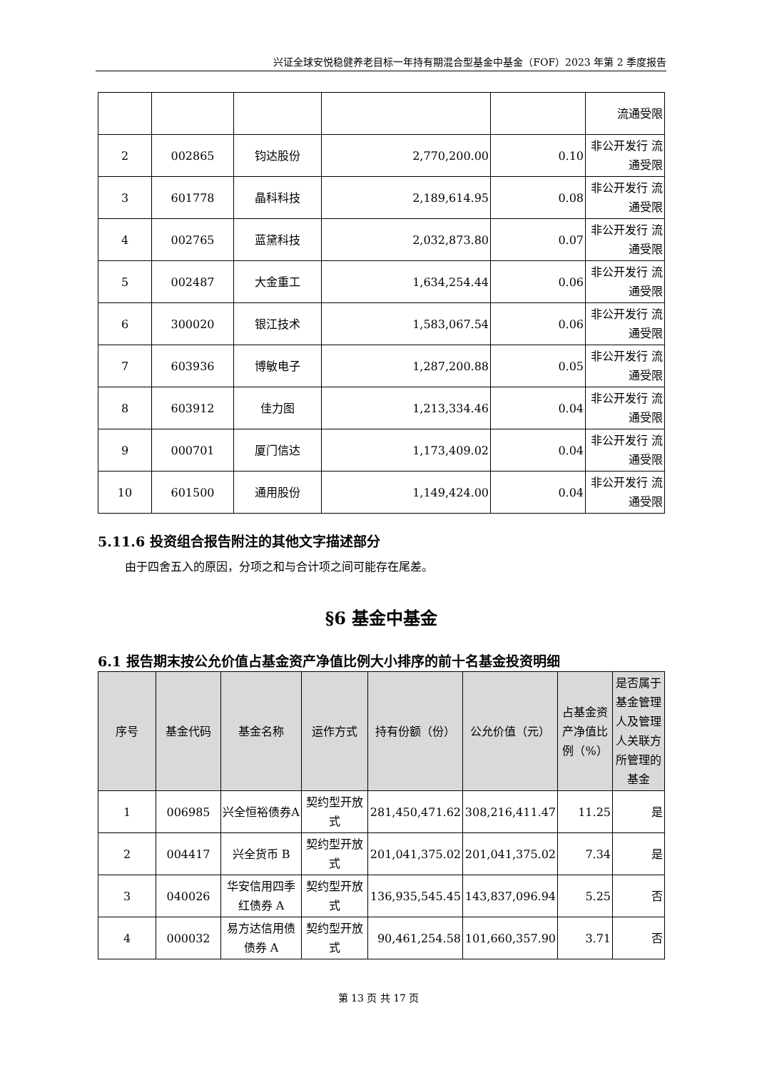兴证全球安悦稳健养老目标一年持有期混合型基金中基金（FOF）2023 年第 2 季度报告
| | | | | | 流通受限 |
| 2 | 002865 | 钧达股份 | 2,770,200.00 | 0.10 | 非公开发行 流通受限 |
| 3 | 601778 | 晶科科技 | 2,189,614.95 | 0.08 | 非公开发行 流通受限 |
| 4 | 002765 | 蓝黛科技 | 2,032,873.80 | 0.07 | 非公开发行 流通受限 |
| 5 | 002487 | 大金重工 | 1,634,254.44 | 0.06 | 非公开发行 流通受限 |
| 6 | 300020 | 银江技术 | 1,583,067.54 | 0.06 | 非公开发行 流通受限 |
| 7 | 603936 | 博敏电子 | 1,287,200.88 | 0.05 | 非公开发行 流通受限 |
| 8 | 603912 | 佳力图 | 1,213,334.46 | 0.04 | 非公开发行 流通受限 |
| 9 | 000701 | 厦门信达 | 1,173,409.02 | 0.04 | 非公开发行 流通受限 |
| 10 | 601500 | 通用股份 | 1,149,424.00 | 0.04 | 非公开发行 流通受限 |
5.11.6 投资组合报告附注的其他文字描述部分
由于四舍五入的原因，分项之和与合计项之间可能存在尾差。
§6 基金中基金
6.1 报告期末按公允价值占基金资产净值比例大小排序的前十名基金投资明细
| 序号 | 基金代码 | 基金名称 | 运作方式 | 持有份额（份） | 公允价值（元） | 占基金资产净值比例（%） | 是否属于基金管理人及管理人关联方所管理的基金 |
| --- | --- | --- | --- | --- | --- | --- | --- |
| 1 | 006985 | 兴全恒裕债券A | 契约型开放式 | 281,450,471.62 | 308,216,411.47 | 11.25 | 是 |
| 2 | 004417 | 兴全货币 B | 契约型开放式 | 201,041,375.02 | 201,041,375.02 | 7.34 | 是 |
| 3 | 040026 | 华安信用四季红债券 A | 契约型开放式 | 136,935,545.45 | 143,837,096.94 | 5.25 | 否 |
| 4 | 000032 | 易方达信用债债券 A | 契约型开放式 | 90,461,254.58 | 101,660,357.90 | 3.71 | 否 |
第 13 页 共 17 页